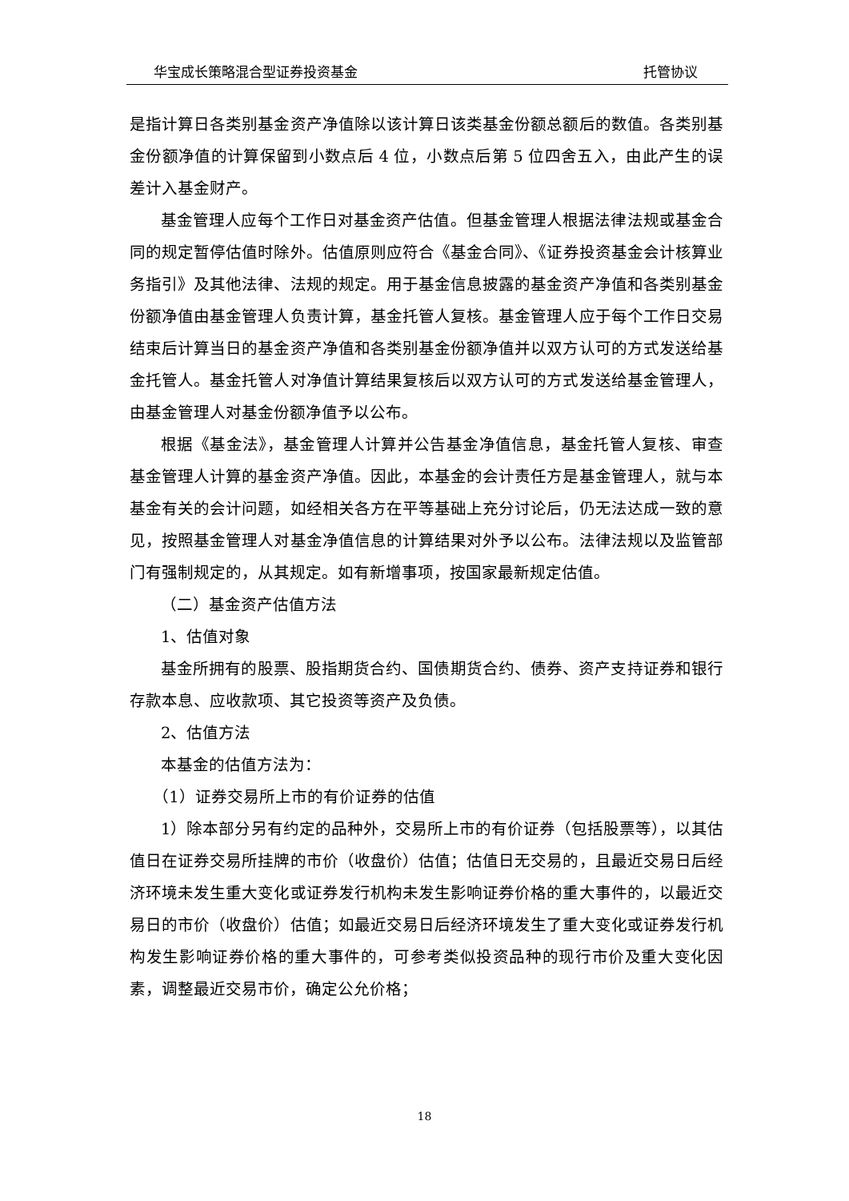华宝成长策略混合型证券投资基金 托管协议
是指计算日各类别基金资产净值除以该计算日该类基金份额总额后的数值。各类别基金份额净值的计算保留到小数点后 4 位，小数点后第 5 位四舍五入，由此产生的误差计入基金财产。
基金管理人应每个工作日对基金资产估值。但基金管理人根据法律法规或基金合同的规定暂停估值时除外。估值原则应符合《基金合同》、《证券投资基金会计核算业务指引》及其他法律、法规的规定。用于基金信息披露的基金资产净值和各类别基金份额净值由基金管理人负责计算，基金托管人复核。基金管理人应于每个工作日交易结束后计算当日的基金资产净值和各类别基金份额净值并以双方认可的方式发送给基金托管人。基金托管人对净值计算结果复核后以双方认可的方式发送给基金管理人，由基金管理人对基金份额净值予以公布。
根据《基金法》，基金管理人计算并公告基金净值信息，基金托管人复核、审查基金管理人计算的基金资产净值。因此，本基金的会计责任方是基金管理人，就与本基金有关的会计问题，如经相关各方在平等基础上充分讨论后，仍无法达成一致的意见，按照基金管理人对基金净值信息的计算结果对外予以公布。法律法规以及监管部门有强制规定的，从其规定。如有新增事项，按国家最新规定估值。
（二）基金资产估值方法
1、估值对象
基金所拥有的股票、股指期货合约、国债期货合约、债券、资产支持证券和银行存款本息、应收款项、其它投资等资产及负债。
2、估值方法
本基金的估值方法为：
（1）证券交易所上市的有价证券的估值
1）除本部分另有约定的品种外，交易所上市的有价证券（包括股票等），以其估值日在证券交易所挂牌的市价（收盘价）估值；估值日无交易的，且最近交易日后经济环境未发生重大变化或证券发行机构未发生影响证券价格的重大事件的，以最近交易日的市价（收盘价）估值；如最近交易日后经济环境发生了重大变化或证券发行机构发生影响证券价格的重大事件的，可参考类似投资品种的现行市价及重大变化因素，调整最近交易市价，确定公允价格；
18